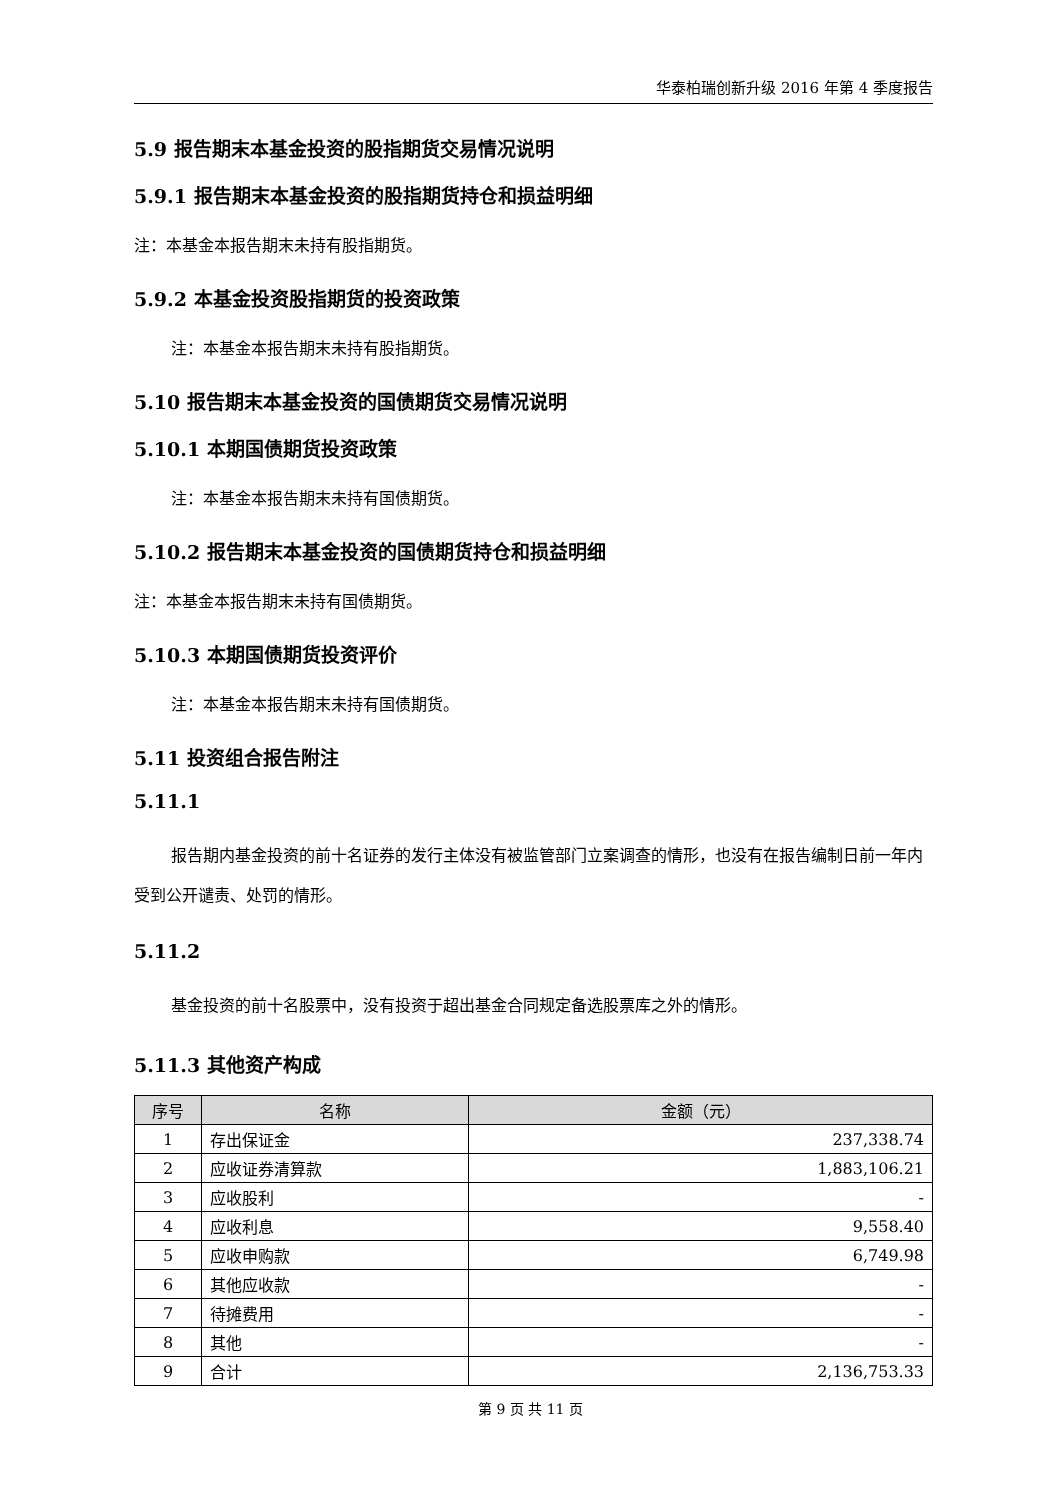华泰柏瑞创新升级 2016 年第 4 季度报告
5.9 报告期末本基金投资的股指期货交易情况说明
5.9.1 报告期末本基金投资的股指期货持仓和损益明细
注：本基金本报告期末未持有股指期货。
5.9.2 本基金投资股指期货的投资政策
注：本基金本报告期末未持有股指期货。
5.10 报告期末本基金投资的国债期货交易情况说明
5.10.1 本期国债期货投资政策
注：本基金本报告期末未持有国债期货。
5.10.2 报告期末本基金投资的国债期货持仓和损益明细
注：本基金本报告期末未持有国债期货。
5.10.3 本期国债期货投资评价
注：本基金本报告期末未持有国债期货。
5.11 投资组合报告附注
5.11.1
报告期内基金投资的前十名证券的发行主体没有被监管部门立案调查的情形，也没有在报告编制日前一年内受到公开谴责、处罚的情形。
5.11.2
基金投资的前十名股票中，没有投资于超出基金合同规定备选股票库之外的情形。
5.11.3 其他资产构成
| 序号 | 名称 | 金额（元） |
| --- | --- | --- |
| 1 | 存出保证金 | 237,338.74 |
| 2 | 应收证券清算款 | 1,883,106.21 |
| 3 | 应收股利 | - |
| 4 | 应收利息 | 9,558.40 |
| 5 | 应收申购款 | 6,749.98 |
| 6 | 其他应收款 | - |
| 7 | 待摊费用 | - |
| 8 | 其他 | - |
| 9 | 合计 | 2,136,753.33 |
第 9 页 共 11 页